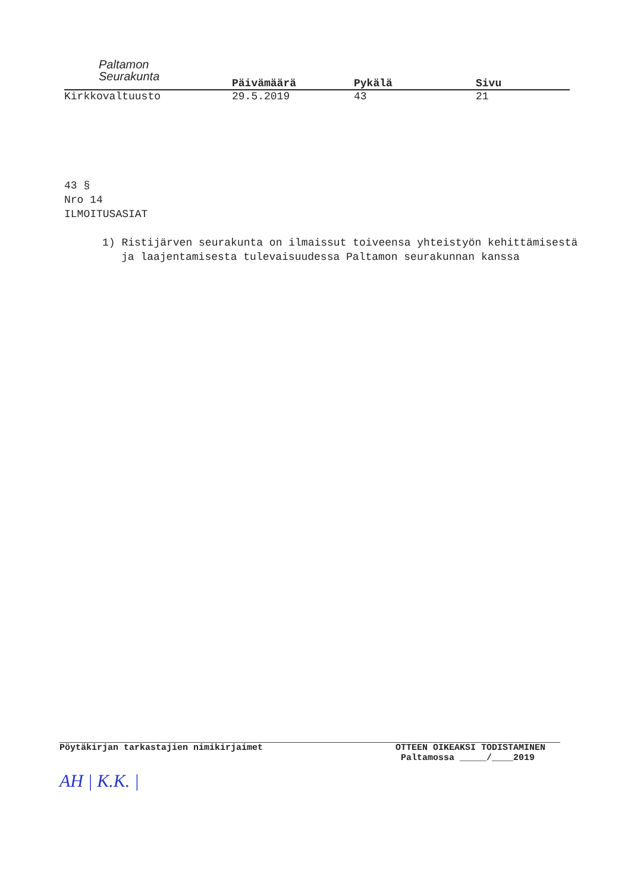Paltamon
Seurakunta
Päivämäärä Pykälä Sivu
Kirkkovaltuusto 29.5.2019 43 21
43 §
Nro 14
ILMOITUSASIAT
1) Ristijärven seurakunta on ilmaissut toiveensa yhteistyön kehittämisestä ja laajentamisesta tulevaisuudessa Paltamon seurakunnan kanssa
Pöytäkirjan tarkastajien nimikirjaimet
AH | K.K. |
OTTEEN OIKEAKSI TODISTAMINEN
Paltamossa _____/____2019